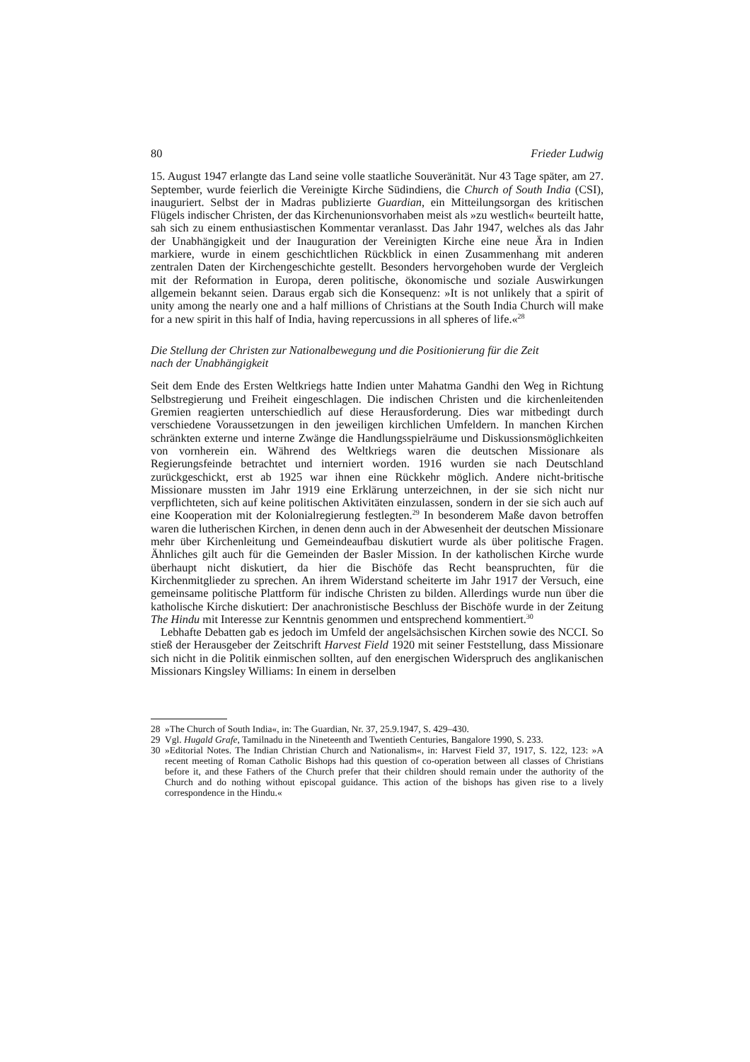80 Frieder Ludwig
15. August 1947 erlangte das Land seine volle staatliche Souveränität. Nur 43 Tage später, am 27. September, wurde feierlich die Vereinigte Kirche Südindiens, die Church of South India (CSI), inauguriert. Selbst der in Madras publizierte Guardian, ein Mitteilungsorgan des kritischen Flügels indischer Christen, der das Kirchenunionsvorhaben meist als »zu westlich« beurteilt hatte, sah sich zu einem enthusiastischen Kommentar veranlasst. Das Jahr 1947, welches als das Jahr der Unabhängigkeit und der Inauguration der Vereinigten Kirche eine neue Ära in Indien markiere, wurde in einem geschichtlichen Rückblick in einen Zusammenhang mit anderen zentralen Daten der Kirchengeschichte gestellt. Besonders hervorgehoben wurde der Vergleich mit der Reformation in Europa, deren politische, ökonomische und soziale Auswirkungen allgemein bekannt seien. Daraus ergab sich die Konsequenz: »It is not unlikely that a spirit of unity among the nearly one and a half millions of Christians at the South India Church will make for a new spirit in this half of India, having repercussions in all spheres of life.«<sup>28</sup>
Die Stellung der Christen zur Nationalbewegung und die Positionierung für die Zeit
nach der Unabhängigkeit
Seit dem Ende des Ersten Weltkriegs hatte Indien unter Mahatma Gandhi den Weg in Richtung Selbstregierung und Freiheit eingeschlagen. Die indischen Christen und die kirchenleitenden Gremien reagierten unterschiedlich auf diese Herausforderung. Dies war mitbedingt durch verschiedene Voraussetzungen in den jeweiligen kirchlichen Umfeldern. In manchen Kirchen schränkten externe und interne Zwänge die Handlungsspielräume und Diskussionsmöglichkeiten von vornherein ein. Während des Weltkriegs waren die deutschen Missionare als Regierungsfeinde betrachtet und interniert worden. 1916 wurden sie nach Deutschland zurückgeschickt, erst ab 1925 war ihnen eine Rückkehr möglich. Andere nicht-britische Missionare mussten im Jahr 1919 eine Erklärung unterzeichnen, in der sie sich nicht nur verpflichteten, sich auf keine politischen Aktivitäten einzulassen, sondern in der sie sich auch auf eine Kooperation mit der Kolonialregierung festlegten.<sup>29</sup> In besonderem Maße davon betroffen waren die lutherischen Kirchen, in denen denn auch in der Abwesenheit der deutschen Missionare mehr über Kirchenleitung und Gemeindeaufbau diskutiert wurde als über politische Fragen. Ähnliches gilt auch für die Gemeinden der Basler Mission. In der katholischen Kirche wurde überhaupt nicht diskutiert, da hier die Bischöfe das Recht beanspruchten, für die Kirchenmitglieder zu sprechen. An ihrem Widerstand scheiterte im Jahr 1917 der Versuch, eine gemeinsame politische Plattform für indische Christen zu bilden. Allerdings wurde nun über die katholische Kirche diskutiert: Der anachronistische Beschluss der Bischöfe wurde in der Zeitung The Hindu mit Interesse zur Kenntnis genommen und entsprechend kommentiert.<sup>30</sup>
Lebhafte Debatten gab es jedoch im Umfeld der angelsächsischen Kirchen sowie des NCCI. So stieß der Herausgeber der Zeitschrift Harvest Field 1920 mit seiner Feststellung, dass Missionare sich nicht in die Politik einmischen sollten, auf den energischen Widerspruch des anglikanischen Missionars Kingsley Williams: In einem in derselben
28 »The Church of South India«, in: The Guardian, Nr. 37, 25.9.1947, S. 429–430.
29 Vgl. Hugald Grafe, Tamilnadu in the Nineteenth and Twentieth Centuries, Bangalore 1990, S. 233.
30 »Editorial Notes. The Indian Christian Church and Nationalism«, in: Harvest Field 37, 1917, S. 122, 123: »A recent meeting of Roman Catholic Bishops had this question of co-operation between all classes of Christians before it, and these Fathers of the Church prefer that their children should remain under the authority of the Church and do nothing without episcopal guidance. This action of the bishops has given rise to a lively correspondence in the Hindu.«